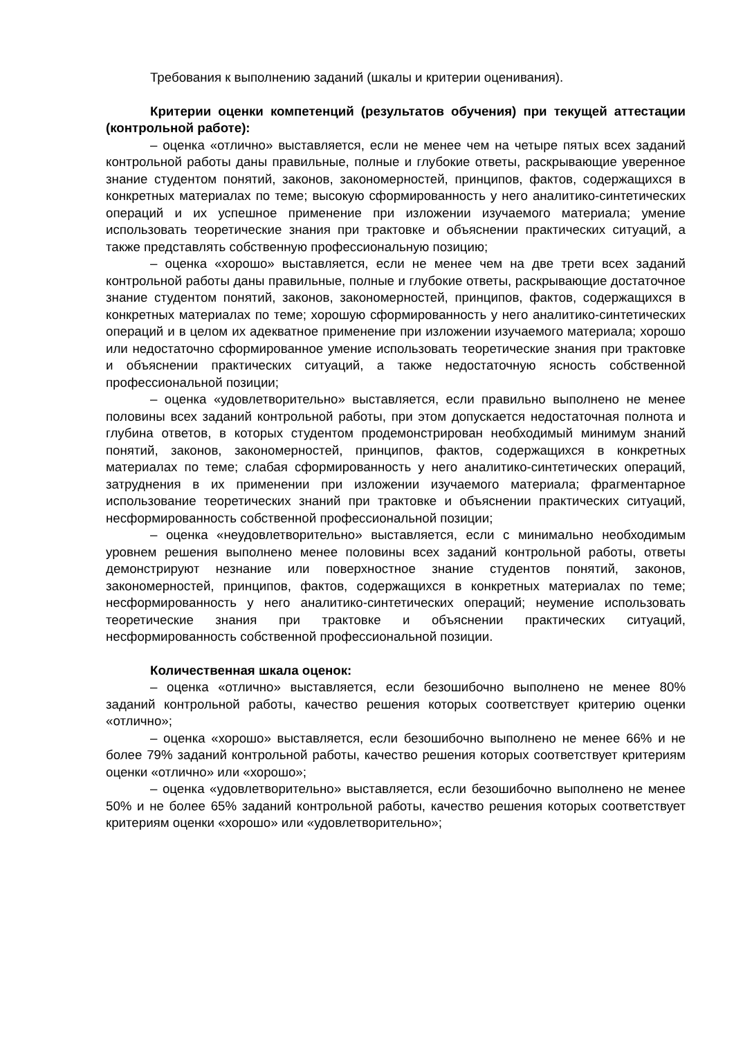Требования к выполнению заданий (шкалы и критерии оценивания).
Критерии оценки компетенций (результатов обучения) при текущей аттестации (контрольной работе):
– оценка «отлично» выставляется, если не менее чем на четыре пятых всех заданий контрольной работы даны правильные, полные и глубокие ответы, раскрывающие уверенное знание студентом понятий, законов, закономерностей, принципов, фактов, содержащихся в конкретных материалах по теме; высокую сформированность у него аналитико-синтетических операций и их успешное применение при изложении изучаемого материала; умение использовать теоретические знания при трактовке и объяснении практических ситуаций, а также представлять собственную профессиональную позицию;
– оценка «хорошо» выставляется, если не менее чем на две трети всех заданий контрольной работы даны правильные, полные и глубокие ответы, раскрывающие достаточное знание студентом понятий, законов, закономерностей, принципов, фактов, содержащихся в конкретных материалах по теме; хорошую сформированность у него аналитико-синтетических операций и в целом их адекватное применение при изложении изучаемого материала; хорошо или недостаточно сформированное умение использовать теоретические знания при трактовке и объяснении практических ситуаций, а также недостаточную ясность собственной профессиональной позиции;
– оценка «удовлетворительно» выставляется, если правильно выполнено не менее половины всех заданий контрольной работы, при этом допускается недостаточная полнота и глубина ответов, в которых студентом продемонстрирован необходимый минимум знаний понятий, законов, закономерностей, принципов, фактов, содержащихся в конкретных материалах по теме; слабая сформированность у него аналитико-синтетических операций, затруднения в их применении при изложении изучаемого материала; фрагментарное использование теоретических знаний при трактовке и объяснении практических ситуаций, несформированность собственной профессиональной позиции;
– оценка «неудовлетворительно» выставляется, если с минимально необходимым уровнем решения выполнено менее половины всех заданий контрольной работы, ответы демонстрируют незнание или поверхностное знание студентов понятий, законов, закономерностей, принципов, фактов, содержащихся в конкретных материалах по теме; несформированность у него аналитико-синтетических операций; неумение использовать теоретические знания при трактовке и объяснении практических ситуаций, несформированность собственной профессиональной позиции.
Количественная шкала оценок:
– оценка «отлично» выставляется, если безошибочно выполнено не менее 80% заданий контрольной работы, качество решения которых соответствует критерию оценки «отлично»;
– оценка «хорошо» выставляется, если безошибочно выполнено не менее 66% и не более 79% заданий контрольной работы, качество решения которых соответствует критериям оценки «отлично» или «хорошо»;
– оценка «удовлетворительно» выставляется, если безошибочно выполнено не менее 50% и не более 65% заданий контрольной работы, качество решения которых соответствует критериям оценки «хорошо» или «удовлетворительно»;